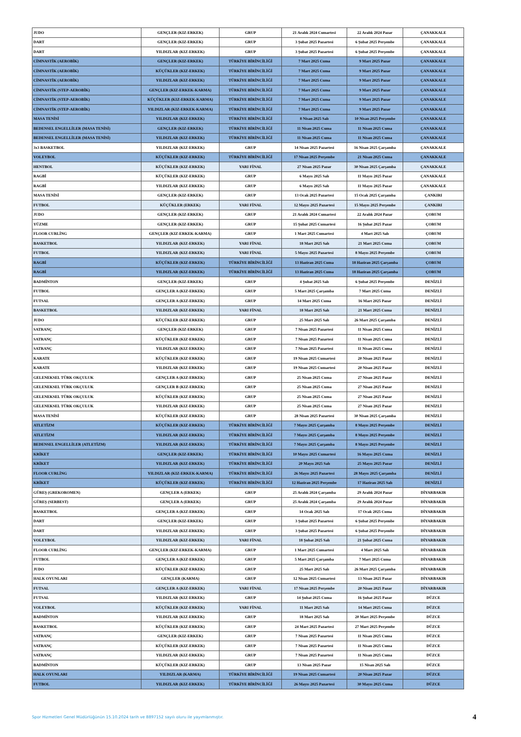| JUDO | GENÇLER (KIZ-ERKEK) | GRUP | 21 Aralık 2024 Cumartesi | 22 Aralık 2024 Pazar | ÇANAKKALE |
| DART | GENÇLER (KIZ-ERKEK) | GRUP | 3 Şubat 2025 Pazartesi | 6 Şubat 2025 Perşembe | ÇANAKKALE |
| DART | YILDIZLAR (KIZ-ERKEK) | GRUP | 3 Şubat 2025 Pazartesi | 6 Şubat 2025 Perşembe | ÇANAKKALE |
| CİMNASTİK (AEROBİK) | GENÇLER (KIZ-ERKEK) | TÜRKİYE BİRİNCİLİĞİ | 7 Mart 2025 Cuma | 9 Mart 2025 Pazar | ÇANAKKALE |
| CİMNASTİK (AEROBİK) | KÜÇÜKLER (KIZ-ERKEK) | TÜRKİYE BİRİNCİLİĞİ | 7 Mart 2025 Cuma | 9 Mart 2025 Pazar | ÇANAKKALE |
| CİMNASTİK (AEROBİK) | YILDIZLAR (KIZ-ERKEK) | TÜRKİYE BİRİNCİLİĞİ | 7 Mart 2025 Cuma | 9 Mart 2025 Pazar | ÇANAKKALE |
| CİMNASTİK (STEP-AEROBİK) | GENÇLER (KIZ-ERKEK-KARMA) | TÜRKİYE BİRİNCİLİĞİ | 7 Mart 2025 Cuma | 9 Mart 2025 Pazar | ÇANAKKALE |
| CİMNASTİK (STEP-AEROBİK) | KÜÇÜKLER (KIZ-ERKEK-KARMA) | TÜRKİYE BİRİNCİLİĞİ | 7 Mart 2025 Cuma | 9 Mart 2025 Pazar | ÇANAKKALE |
| CİMNASTİK (STEP-AEROBİK) | YILDIZLAR (KIZ-ERKEK-KARMA) | TÜRKİYE BİRİNCİLİĞİ | 7 Mart 2025 Cuma | 9 Mart 2025 Pazar | ÇANAKKALE |
| MASA TENİSİ | YILDIZLAR (KIZ-ERKEK) | TÜRKİYE BİRİNCİLİĞİ | 8 Nisan 2025 Salı | 10 Nisan 2025 Perşembe | ÇANAKKALE |
| BEDENSEL ENGELLİLER (MASA TENİSİ) | GENÇLER (KIZ-ERKEK) | TÜRKİYE BİRİNCİLİĞİ | 11 Nisan 2025 Cuma | 11 Nisan 2025 Cuma | ÇANAKKALE |
| BEDENSEL ENGELLİLER (MASA TENİSİ) | YILDIZLAR (KIZ-ERKEK) | TÜRKİYE BİRİNCİLİĞİ | 11 Nisan 2025 Cuma | 11 Nisan 2025 Cuma | ÇANAKKALE |
| 3x3 BASKETBOL | YILDIZLAR (KIZ-ERKEK) | GRUP | 14 Nisan 2025 Pazartesi | 16 Nisan 2025 Çarşamba | ÇANAKKALE |
| VOLEYBOL | KÜÇÜKLER (KIZ-ERKEK) | TÜRKİYE BİRİNCİLİĞİ | 17 Nisan 2025 Perşembe | 21 Nisan 2025 Cuma | ÇANAKKALE |
| HENTBOL | KÜÇÜKLER (KIZ-ERKEK) | YARI FİNAL | 27 Nisan 2025 Pazar | 30 Nisan 2025 Çarşamba | ÇANAKKALE |
| RAGBİ | KÜÇÜKLER (KIZ-ERKEK) | GRUP | 6 Mayıs 2025 Salı | 11 Mayıs 2025 Pazar | ÇANAKKALE |
| RAGBİ | YILDIZLAR (KIZ-ERKEK) | GRUP | 6 Mayıs 2025 Salı | 11 Mayıs 2025 Pazar | ÇANAKKALE |
| MASA TENİSİ | GENÇLER (KIZ-ERKEK) | GRUP | 13 Ocak 2025 Pazartesi | 15 Ocak 2025 Çarşamba | ÇANKIRI |
| FUTBOL | KÜÇÜKLER (ERKEK) | YARI FİNAL | 12 Mayıs 2025 Pazartesi | 15 Mayıs 2025 Perşembe | ÇANKIRI |
| JUDO | GENÇLER (KIZ-ERKEK) | GRUP | 21 Aralık 2024 Cumartesi | 22 Aralık 2024 Pazar | ÇORUM |
| YÜZME | GENÇLER (KIZ-ERKEK) | GRUP | 15 Şubat 2025 Cumartesi | 16 Şubat 2025 Pazar | ÇORUM |
| FLOOR CURLİNG | GENÇLER (KIZ-ERKEK-KARMA) | GRUP | 1 Mart 2025 Cumartesi | 4 Mart 2025 Salı | ÇORUM |
| BASKETBOL | YILDIZLAR (KIZ-ERKEK) | YARI FİNAL | 18 Mart 2025 Salı | 21 Mart 2025 Cuma | ÇORUM |
| FUTBOL | YILDIZLAR (KIZ-ERKEK) | YARI FİNAL | 5 Mayıs 2025 Pazartesi | 8 Mayıs 2025 Perşembe | ÇORUM |
| RAGBİ | KÜÇÜKLER (KIZ-ERKEK) | TÜRKİYE BİRİNCİLİĞİ | 13 Haziran 2025 Cuma | 18 Haziran 2025 Çarşamba | ÇORUM |
| RAGBİ | YILDIZLAR (KIZ-ERKEK) | TÜRKİYE BİRİNCİLİĞİ | 13 Haziran 2025 Cuma | 18 Haziran 2025 Çarşamba | ÇORUM |
| BADMİNTON | GENÇLER (KIZ-ERKEK) | GRUP | 4 Şubat 2025 Salı | 6 Şubat 2025 Perşembe | DENİZLİ |
| FUTBOL | GENÇLER A (KIZ-ERKEK) | GRUP | 5 Mart 2025 Çarşamba | 7 Mart 2025 Cuma | DENİZLİ |
| FUTSAL | GENÇLER A (KIZ-ERKEK) | GRUP | 14 Mart 2025 Cuma | 16 Mart 2025 Pazar | DENİZLİ |
| BASKETBOL | YILDIZLAR (KIZ-ERKEK) | YARI FİNAL | 18 Mart 2025 Salı | 21 Mart 2025 Cuma | DENİZLİ |
| JUDO | KÜÇÜKLER (KIZ-ERKEK) | GRUP | 25 Mart 2025 Salı | 26 Mart 2025 Çarşamba | DENİZLİ |
| SATRANÇ | GENÇLER (KIZ-ERKEK) | GRUP | 7 Nisan 2025 Pazartesi | 11 Nisan 2025 Cuma | DENİZLİ |
| SATRANÇ | KÜÇÜKLER (KIZ-ERKEK) | GRUP | 7 Nisan 2025 Pazartesi | 11 Nisan 2025 Cuma | DENİZLİ |
| SATRANÇ | YILDIZLAR (KIZ-ERKEK) | GRUP | 7 Nisan 2025 Pazartesi | 11 Nisan 2025 Cuma | DENİZLİ |
| KARATE | KÜÇÜKLER (KIZ-ERKEK) | GRUP | 19 Nisan 2025 Cumartesi | 20 Nisan 2025 Pazar | DENİZLİ |
| KARATE | YILDIZLAR (KIZ-ERKEK) | GRUP | 19 Nisan 2025 Cumartesi | 20 Nisan 2025 Pazar | DENİZLİ |
| GELENEKSEL TÜRK OKÇULUK | GENÇLER A (KIZ-ERKEK) | GRUP | 25 Nisan 2025 Cuma | 27 Nisan 2025 Pazar | DENİZLİ |
| GELENEKSEL TÜRK OKÇULUK | GENÇLER B (KIZ-ERKEK) | GRUP | 25 Nisan 2025 Cuma | 27 Nisan 2025 Pazar | DENİZLİ |
| GELENEKSEL TÜRK OKÇULUK | KÜÇÜKLER (KIZ-ERKEK) | GRUP | 25 Nisan 2025 Cuma | 27 Nisan 2025 Pazar | DENİZLİ |
| GELENEKSEL TÜRK OKÇULUK | YILDIZLAR (KIZ-ERKEK) | GRUP | 25 Nisan 2025 Cuma | 27 Nisan 2025 Pazar | DENİZLİ |
| MASA TENİSİ | KÜÇÜKLER (KIZ-ERKEK) | GRUP | 28 Nisan 2025 Pazartesi | 30 Nisan 2025 Çarşamba | DENİZLİ |
| ATLETİZM | KÜÇÜKLER (KIZ-ERKEK) | TÜRKİYE BİRİNCİLİĞİ | 7 Mayıs 2025 Çarşamba | 8 Mayıs 2025 Perşembe | DENİZLİ |
| ATLETİZM | YILDIZLAR (KIZ-ERKEK) | TÜRKİYE BİRİNCİLİĞİ | 7 Mayıs 2025 Çarşamba | 8 Mayıs 2025 Perşembe | DENİZLİ |
| BEDENSEL ENGELLİLER (ATLETİZM) | YILDIZLAR (KIZ-ERKEK) | TÜRKİYE BİRİNCİLİĞİ | 7 Mayıs 2025 Çarşamba | 8 Mayıs 2025 Perşembe | DENİZLİ |
| KRİKET | GENÇLER (KIZ-ERKEK) | TÜRKİYE BİRİNCİLİĞİ | 10 Mayıs 2025 Cumartesi | 16 Mayıs 2025 Cuma | DENİZLİ |
| KRİKET | YILDIZLAR (KIZ-ERKEK) | TÜRKİYE BİRİNCİLİĞİ | 20 Mayıs 2025 Salı | 25 Mayıs 2025 Pazar | DENİZLİ |
| FLOOR CURLİNG | YILDIZLAR (KIZ-ERKEK-KARMA) | TÜRKİYE BİRİNCİLİĞİ | 26 Mayıs 2025 Pazartesi | 28 Mayıs 2025 Çarşamba | DENİZLİ |
| KRİKET | KÜÇÜKLER (KIZ-ERKEK) | TÜRKİYE BİRİNCİLİĞİ | 12 Haziran 2025 Perşembe | 17 Haziran 2025 Salı | DENİZLİ |
| GÜREŞ (GREKOROMEN) | GENÇLER A (ERKEK) | GRUP | 25 Aralık 2024 Çarşamba | 29 Aralık 2024 Pazar | DİYARBAKIR |
| GÜREŞ (SERBEST) | GENÇLER A (ERKEK) | GRUP | 25 Aralık 2024 Çarşamba | 29 Aralık 2024 Pazar | DİYARBAKIR |
| BASKETBOL | GENÇLER A (KIZ-ERKEK) | GRUP | 14 Ocak 2025 Salı | 17 Ocak 2025 Cuma | DİYARBAKIR |
| DART | GENÇLER (KIZ-ERKEK) | GRUP | 3 Şubat 2025 Pazartesi | 6 Şubat 2025 Perşembe | DİYARBAKIR |
| DART | YILDIZLAR (KIZ-ERKEK) | GRUP | 3 Şubat 2025 Pazartesi | 6 Şubat 2025 Perşembe | DİYARBAKIR |
| VOLEYBOL | YILDIZLAR (KIZ-ERKEK) | YARI FİNAL | 18 Şubat 2025 Salı | 21 Şubat 2025 Cuma | DİYARBAKIR |
| FLOOR CURLİNG | GENÇLER (KIZ-ERKEK-KARMA) | GRUP | 1 Mart 2025 Cumartesi | 4 Mart 2025 Salı | DİYARBAKIR |
| FUTBOL | GENÇLER A (KIZ-ERKEK) | GRUP | 5 Mart 2025 Çarşamba | 7 Mart 2025 Cuma | DİYARBAKIR |
| JUDO | KÜÇÜKLER (KIZ-ERKEK) | GRUP | 25 Mart 2025 Salı | 26 Mart 2025 Çarşamba | DİYARBAKIR |
| HALK OYUNLARI | GENÇLER (KARMA) | GRUP | 12 Nisan 2025 Cumartesi | 13 Nisan 2025 Pazar | DİYARBAKIR |
| FUTSAL | GENÇLER A (KIZ-ERKEK) | YARI FİNAL | 17 Nisan 2025 Perşembe | 20 Nisan 2025 Pazar | DİYARBAKIR |
| FUTSAL | YILDIZLAR (KIZ-ERKEK) | GRUP | 14 Şubat 2025 Cuma | 16 Şubat 2025 Pazar | DÜZCE |
| VOLEYBOL | KÜÇÜKLER (KIZ-ERKEK) | YARI FİNAL | 11 Mart 2025 Salı | 14 Mart 2025 Cuma | DÜZCE |
| BADMİNTON | YILDIZLAR (KIZ-ERKEK) | GRUP | 18 Mart 2025 Salı | 20 Mart 2025 Perşembe | DÜZCE |
| BASKETBOL | KÜÇÜKLER (KIZ-ERKEK) | GRUP | 24 Mart 2025 Pazartesi | 27 Mart 2025 Perşembe | DÜZCE |
| SATRANÇ | GENÇLER (KIZ-ERKEK) | GRUP | 7 Nisan 2025 Pazartesi | 11 Nisan 2025 Cuma | DÜZCE |
| SATRANÇ | KÜÇÜKLER (KIZ-ERKEK) | GRUP | 7 Nisan 2025 Pazartesi | 11 Nisan 2025 Cuma | DÜZCE |
| SATRANÇ | YILDIZLAR (KIZ-ERKEK) | GRUP | 7 Nisan 2025 Pazartesi | 11 Nisan 2025 Cuma | DÜZCE |
| BADMİNTON | KÜÇÜKLER (KIZ-ERKEK) | GRUP | 13 Nisan 2025 Pazar | 15 Nisan 2025 Salı | DÜZCE |
| HALK OYUNLARI | YILDIZLAR (KARMA) | TÜRKİYE BİRİNCİLİĞİ | 19 Nisan 2025 Cumartesi | 20 Nisan 2025 Pazar | DÜZCE |
| FUTBOL | YILDIZLAR (KIZ-ERKEK) | TÜRKİYE BİRİNCİLİĞİ | 26 Mayıs 2025 Pazartesi | 30 Mayıs 2025 Cuma | DÜZCE |
Spor Hizmetleri Genel Müdürlüğünün 15.10.2024 tarih ve 8897152 sayılı oluru ile yayımlanmıştır. 4